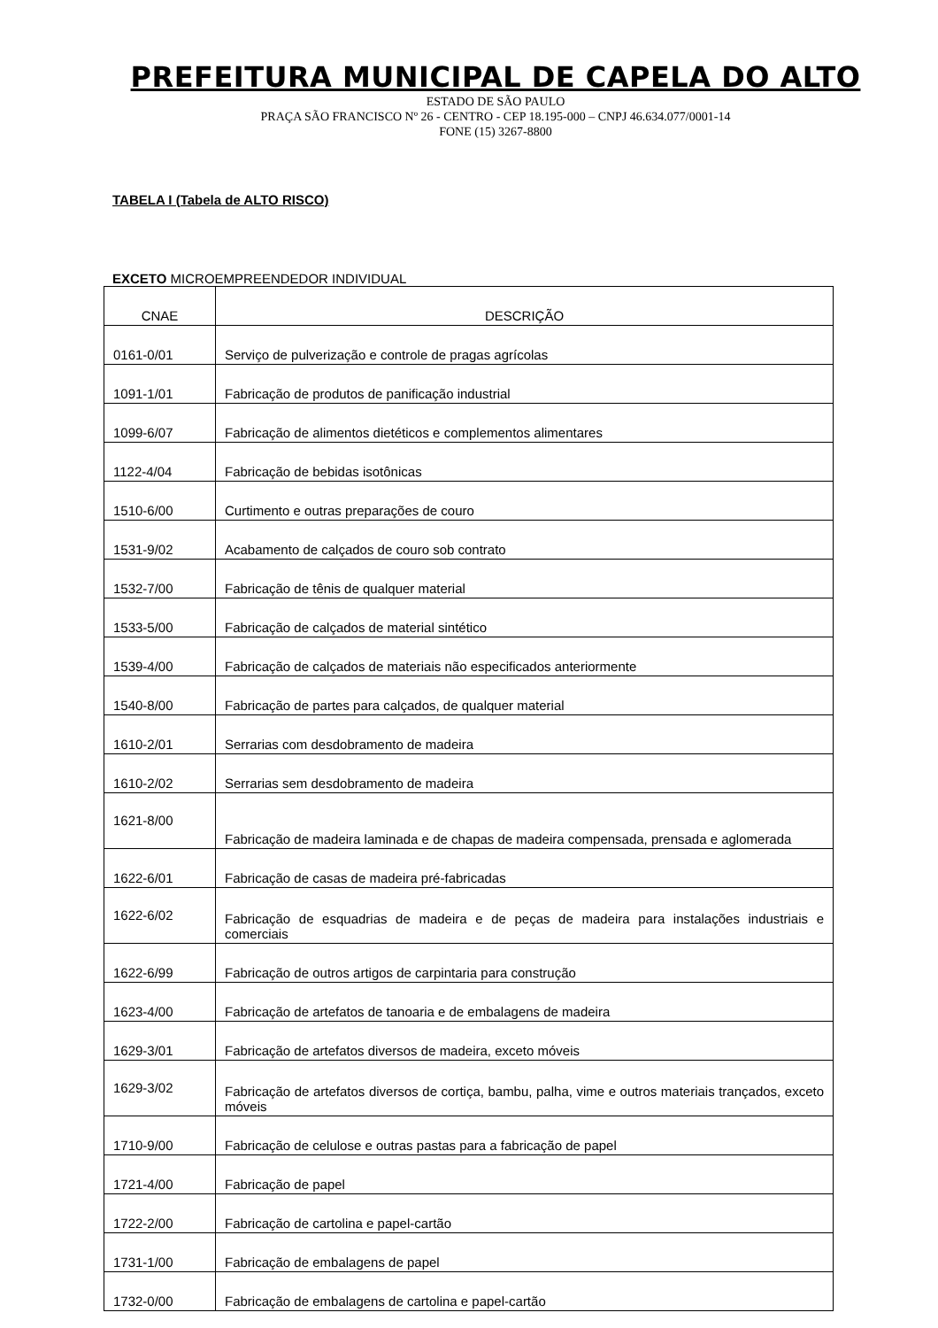PREFEITURA MUNICIPAL DE CAPELA DO ALTO
ESTADO DE SÃO PAULO
PRAÇA SÃO FRANCISCO Nº 26 - CENTRO - CEP 18.195-000 – CNPJ 46.634.077/0001-14
FONE (15) 3267-8800
TABELA I (Tabela de ALTO RISCO)
EXCETO MICROEMPREENDEDOR INDIVIDUAL
| CNAE | DESCRIÇÃO |
| --- | --- |
| 0161-0/01 | Serviço de pulverização e controle de pragas agrícolas |
| 1091-1/01 | Fabricação de produtos de panificação industrial |
| 1099-6/07 | Fabricação de alimentos dietéticos e complementos alimentares |
| 1122-4/04 | Fabricação de bebidas isotônicas |
| 1510-6/00 | Curtimento e outras preparações de couro |
| 1531-9/02 | Acabamento de calçados de couro sob contrato |
| 1532-7/00 | Fabricação de tênis de qualquer material |
| 1533-5/00 | Fabricação de calçados de material sintético |
| 1539-4/00 | Fabricação de calçados de materiais não especificados anteriormente |
| 1540-8/00 | Fabricação de partes para calçados, de qualquer material |
| 1610-2/01 | Serrarias com desdobramento de madeira |
| 1610-2/02 | Serrarias sem desdobramento de madeira |
| 1621-8/00 | Fabricação de madeira laminada e de chapas de madeira compensada, prensada e aglomerada |
| 1622-6/01 | Fabricação de casas de madeira pré-fabricadas |
| 1622-6/02 | Fabricação de esquadrias de madeira e de peças de madeira para instalações industriais e comerciais |
| 1622-6/99 | Fabricação de outros artigos de carpintaria para construção |
| 1623-4/00 | Fabricação de artefatos de tanoaria e de embalagens de madeira |
| 1629-3/01 | Fabricação de artefatos diversos de madeira, exceto móveis |
| 1629-3/02 | Fabricação de artefatos diversos de cortiça, bambu, palha, vime e outros materiais trançados, exceto móveis |
| 1710-9/00 | Fabricação de celulose e outras pastas para a fabricação de papel |
| 1721-4/00 | Fabricação de papel |
| 1722-2/00 | Fabricação de cartolina e papel-cartão |
| 1731-1/00 | Fabricação de embalagens de papel |
| 1732-0/00 | Fabricação de embalagens de cartolina e papel-cartão |